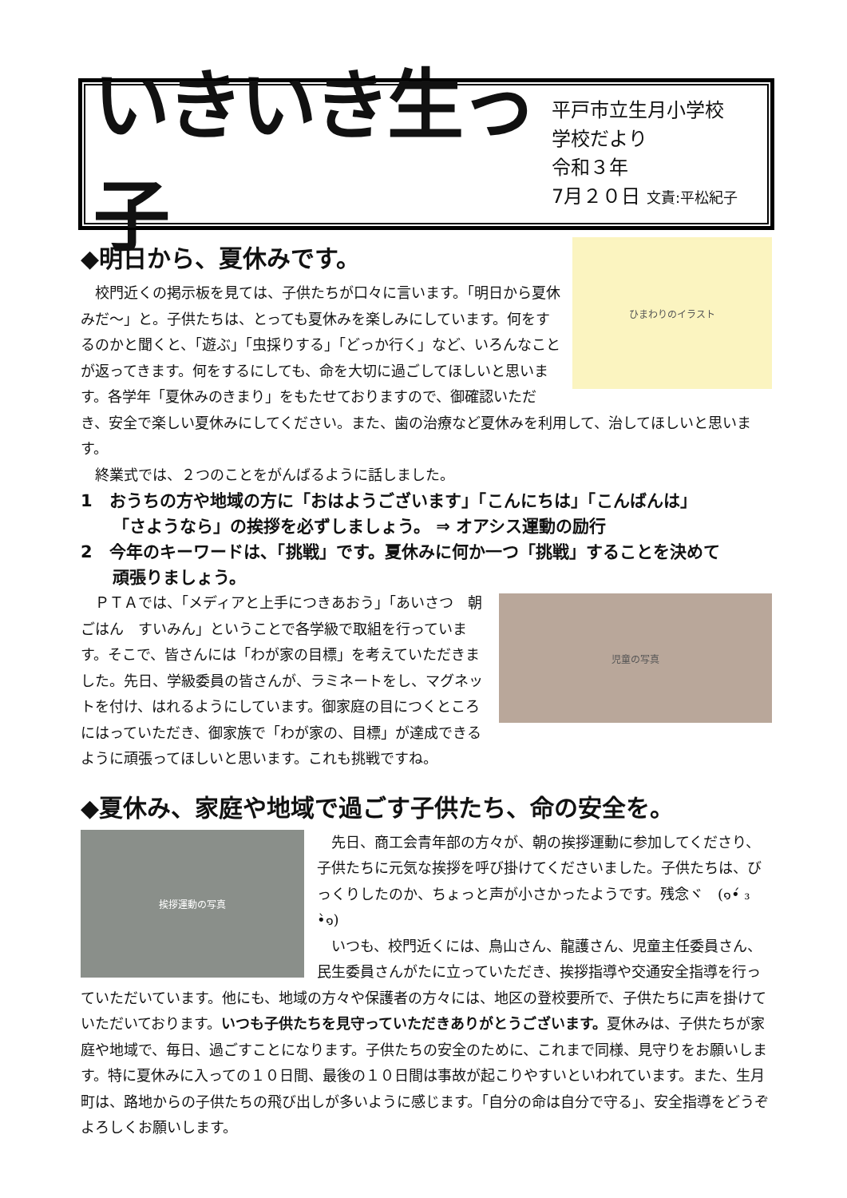いきいき生っ子
平戸市立生月小学校
学校だより
令和３年
7月２０日 文責:平松紀子
ひまわりのイラスト
◆明日から、夏休みです。
　校門近くの掲示板を見ては、子供たちが口々に言います。「明日から夏休みだ～」と。子供たちは、とっても夏休みを楽しみにしています。何をするのかと聞くと、「遊ぶ」「虫採りする」「どっか行く」など、いろんなことが返ってきます。何をするにしても、命を大切に過ごしてほしいと思います。各学年「夏休みのきまり」をもたせておりますので、御確認いただき、安全で楽しい夏休みにしてください。また、歯の治療など夏休みを利用して、治してほしいと思います。
　終業式では、２つのことをがんばるように話しました。
1　おうちの方や地域の方に「おはようございます」「こんにちは」「こんばんは」
「さようなら」の挨拶を必ずしましょう。 ⇒ オアシス運動の励行
2　今年のキーワードは、「挑戦」です。夏休みに何か一つ「挑戦」することを決めて
頑張りましょう。
児童の写真
　ＰＴＡでは、「メディアと上手につきあおう」「あいさつ　朝ごはん　すいみん」ということで各学級で取組を行っています。そこで、皆さんには「わが家の目標」を考えていただきました。先日、学級委員の皆さんが、ラミネートをし、マグネットを付け、はれるようにしています。御家庭の目につくところにはっていただき、御家族で「わが家の、目標」が達成できるように頑張ってほしいと思います。これも挑戦ですね。
◆夏休み、家庭や地域で過ごす子供たち、命の安全を。
挨拶運動の写真
　先日、商工会青年部の方々が、朝の挨拶運動に参加してくださり、子供たちに元気な挨拶を呼び掛けてくださいました。子供たちは、びっくりしたのか、ちょっと声が小さかったようです。残念ヾ　(๑•́ ₃ •̀๑)
　いつも、校門近くには、鳥山さん、龍護さん、児童主任委員さん、民生委員さんがたに立っていただき、挨拶指導や交通安全指導を行っていただいています。他にも、地域の方々や保護者の方々には、地区の登校要所で、子供たちに声を掛けていただいております。いつも子供たちを見守っていただきありがとうございます。夏休みは、子供たちが家庭や地域で、毎日、過ごすことになります。子供たちの安全のために、これまで同様、見守りをお願いします。特に夏休みに入っての１０日間、最後の１０日間は事故が起こりやすいといわれています。また、生月町は、路地からの子供たちの飛び出しが多いように感じます。「自分の命は自分で守る」、安全指導をどうぞよろしくお願いします。